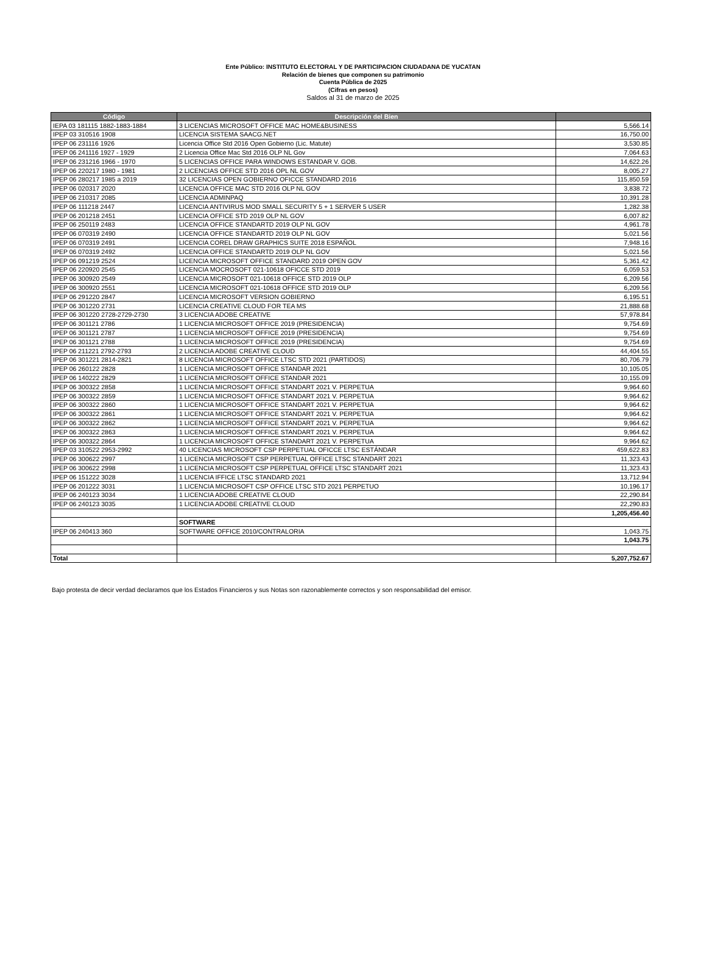Ente Público: INSTITUTO ELECTORAL Y DE PARTICIPACION CIUDADANA DE YUCATAN
Relación de bienes que componen su patrimonio
Cuenta Pública de 2025
(Cifras en pesos)
Saldos al 31 de marzo de 2025
| Código | Descripción del Bien | |
| --- | --- | --- |
| IEPA 03 181115 1882-1883-1884 | 3 LICENCIAS MICROSOFT OFFICE MAC HOME&BUSINESS | 5,566.14 |
| IPEP 03 310516 1908 | LICENCIA SISTEMA SAACG.NET | 16,750.00 |
| IPEP 06 231116 1926 | Licencia Office Std 2016 Open Gobierno (Lic. Matute) | 3,530.85 |
| IPEP 06 241116 1927 - 1929 | 2 Licencia Office Mac Std 2016 OLP NL Gov | 7,064.63 |
| IPEP 06 231216 1966 - 1970 | 5 LICENCIAS OFFICE PARA WINDOWS ESTANDAR V. GOB. | 14,622.26 |
| IPEP 06 220217 1980 - 1981 | 2 LICENCIAS OFFICE STD 2016 OPL NL GOV | 8,005.27 |
| IPEP 06 280217 1985 a 2019 | 32 LICENCIAS OPEN GOBIERNO OFICCE STANDARD 2016 | 115,850.59 |
| IPEP 06 020317 2020 | LICENCIA OFFICE MAC STD 2016 OLP NL GOV | 3,838.72 |
| IPEP 06 210317 2085 | LICENCIA ADMINPAQ | 10,391.28 |
| IPEP 06 111218 2447 | LICENCIA ANTIVIRUS MOD SMALL SECURITY 5 + 1 SERVER 5 USER | 1,282.38 |
| IPEP 06 201218 2451 | LICENCIA OFFICE STD 2019 OLP NL GOV | 6,007.82 |
| IPEP 06 250119 2483 | LICENCIA OFFICE STANDARTD 2019 OLP NL GOV | 4,961.78 |
| IPEP 06 070319 2490 | LICENCIA OFFICE STANDARTD 2019 OLP NL GOV | 5,021.56 |
| IPEP 06 070319 2491 | LICENCIA COREL DRAW GRAPHICS SUITE 2018 ESPAÑOL | 7,948.16 |
| IPEP 06 070319 2492 | LICENCIA OFFICE STANDARTD 2019 OLP NL GOV | 5,021.56 |
| IPEP 06 091219 2524 | LICENCIA MICROSOFT OFFICE STANDARD 2019 OPEN GOV | 5,361.42 |
| IPEP 06 220920 2545 | LICENCIA MOCROSOFT 021-10618 OFICCE STD 2019 | 6,059.53 |
| IPEP 06 300920 2549 | LICENCIA MICROSOFT 021-10618 OFFICE STD 2019 OLP | 6,209.56 |
| IPEP 06 300920 2551 | LICENCIA MICROSOFT 021-10618 OFFICE STD 2019 OLP | 6,209.56 |
| IPEP 06 291220 2847 | LICENCIA MICROSOFT VERSION GOBIERNO | 6,195.51 |
| IPEP 06 301220 2731 | LICENCIA CREATIVE CLOUD FOR TEA MS | 21,888.68 |
| IPEP 06 301220 2728-2729-2730 | 3 LICENCIA ADOBE CREATIVE | 57,978.84 |
| IPEP 06 301121 2786 | 1 LICENCIA MICROSOFT OFFICE 2019 (PRESIDENCIA) | 9,754.69 |
| IPEP 06 301121 2787 | 1 LICENCIA MICROSOFT OFFICE 2019 (PRESIDENCIA) | 9,754.69 |
| IPEP 06 301121 2788 | 1 LICENCIA MICROSOFT OFFICE 2019 (PRESIDENCIA) | 9,754.69 |
| IPEP 06 211221 2792-2793 | 2 LICENCIA ADOBE CREATIVE CLOUD | 44,404.55 |
| IPEP 06 301221 2814-2821 | 8 LICENCIA MICROSOFT OFFICE LTSC STD 2021 (PARTIDOS) | 80,706.79 |
| IPEP 06 260122 2828 | 1 LICENCIA MICROSOFT OFFICE STANDAR 2021 | 10,105.05 |
| IPEP 06 140222 2829 | 1 LICENCIA MICROSOFT OFFICE STANDAR 2021 | 10,155.09 |
| IPEP 06 300322 2858 | 1 LICENCIA MICROSOFT OFFICE STANDART 2021 V. PERPETUA | 9,964.60 |
| IPEP 06 300322 2859 | 1 LICENCIA MICROSOFT OFFICE STANDART 2021 V. PERPETUA | 9,964.62 |
| IPEP 06 300322 2860 | 1 LICENCIA MICROSOFT OFFICE STANDART 2021 V. PERPETUA | 9,964.62 |
| IPEP 06 300322 2861 | 1 LICENCIA MICROSOFT OFFICE STANDART 2021 V. PERPETUA | 9,964.62 |
| IPEP 06 300322 2862 | 1 LICENCIA MICROSOFT OFFICE STANDART 2021 V. PERPETUA | 9,964.62 |
| IPEP 06 300322 2863 | 1 LICENCIA MICROSOFT OFFICE STANDART 2021 V. PERPETUA | 9,964.62 |
| IPEP 06 300322 2864 | 1 LICENCIA MICROSOFT OFFICE STANDART 2021 V. PERPETUA | 9,964.62 |
| IPEP 03 310522 2953-2992 | 40 LICENCIAS MICROSOFT CSP PERPETUAL OFICCE LTSC ESTÁNDAR | 459,622.83 |
| IPEP 06 300622 2997 | 1 LICENCIA MICROSOFT CSP PERPETUAL OFFICE LTSC STANDART 2021 | 11,323.43 |
| IPEP 06 300622 2998 | 1 LICENCIA MICROSOFT CSP PERPETUAL OFFICE LTSC STANDART 2021 | 11,323.43 |
| IPEP 06 151222 3028 | 1 LICENCIA IFFICE LTSC STANDARD 2021 | 13,712.94 |
| IPEP 06 201222 3031 | 1 LICENCIA MICROSOFT CSP OFFICE LTSC STD 2021 PERPETUO | 10,196.17 |
| IPEP 06 240123 3034 | 1 LICENCIA ADOBE CREATIVE CLOUD | 22,290.84 |
| IPEP 06 240123 3035 | 1 LICENCIA ADOBE CREATIVE CLOUD | 22,290.83 |
| | | 1,205,456.40 |
| | SOFTWARE | |
| IPEP 06 240413 360 | SOFTWARE OFFICE 2010/CONTRALORIA | 1,043.75 |
| | | 1,043.75 |
| Total | | 5,207,752.67 |
Bajo protesta de decir verdad declaramos que los Estados Financieros y sus Notas son razonablemente correctos y son responsabilidad del emisor.